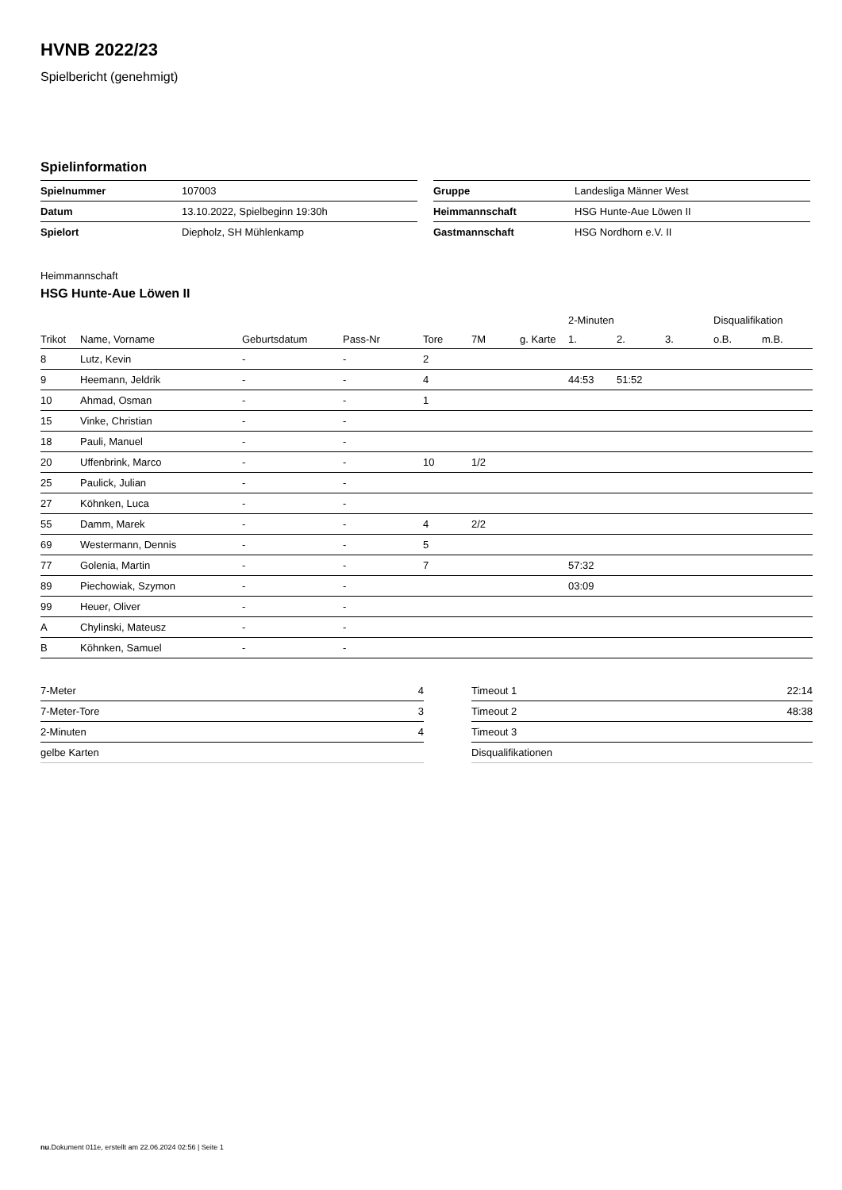HVNB 2022/23
Spielbericht (genehmigt)
Spielinformation
| Spielnummer | 107003 |
| Datum | 13.10.2022, Spielbeginn 19:30h |
| Spielort | Diepholz, SH Mühlenkamp |
| Gruppe | Landesliga Männer West |
| Heimmannschaft | HSG Hunte-Aue Löwen II |
| Gastmannschaft | HSG Nordhorn e.V. II |
Heimmannschaft
HSG Hunte-Aue Löwen II
| | | | | | | | 2-Minuten | | | Disqualifikation | |
| --- | --- | --- | --- | --- | --- | --- | --- | --- | --- | --- | --- |
| Trikot | Name, Vorname | Geburtsdatum | Pass-Nr | Tore | 7M | g. Karte | 1. | 2. | 3. | o.B. | m.B. |
| 8 | Lutz, Kevin | - | - | 2 | | | | | | | |
| 9 | Heemann, Jeldrik | - | - | 4 | | | 44:53 | 51:52 | | | |
| 10 | Ahmad, Osman | - | - | 1 | | | | | | | |
| 15 | Vinke, Christian | - | - | | | | | | | | |
| 18 | Pauli, Manuel | - | - | | | | | | | | |
| 20 | Uffenbrink, Marco | - | - | 10 | 1/2 | | | | | | |
| 25 | Paulick, Julian | - | - | | | | | | | | |
| 27 | Köhnken, Luca | - | - | | | | | | | | |
| 55 | Damm, Marek | - | - | 4 | 2/2 | | | | | | |
| 69 | Westermann, Dennis | - | - | 5 | | | | | | | |
| 77 | Golenia, Martin | - | - | 7 | | | 57:32 | | | | |
| 89 | Piechowiak, Szymon | - | - | | | | 03:09 | | | | |
| 99 | Heuer, Oliver | - | - | | | | | | | | |
| A | Chylinski, Mateusz | - | - | | | | | | | | |
| B | Köhnken, Samuel | - | - | | | | | | | | |
| 7-Meter | 4 |
| 7-Meter-Tore | 3 |
| 2-Minuten | 4 |
| gelbe Karten | |
| Timeout 1 | 22:14 |
| Timeout 2 | 48:38 |
| Timeout 3 | |
| Disqualifikationen | |
nu.Dokument 011e, erstellt am 22.06.2024 02:56 | Seite 1